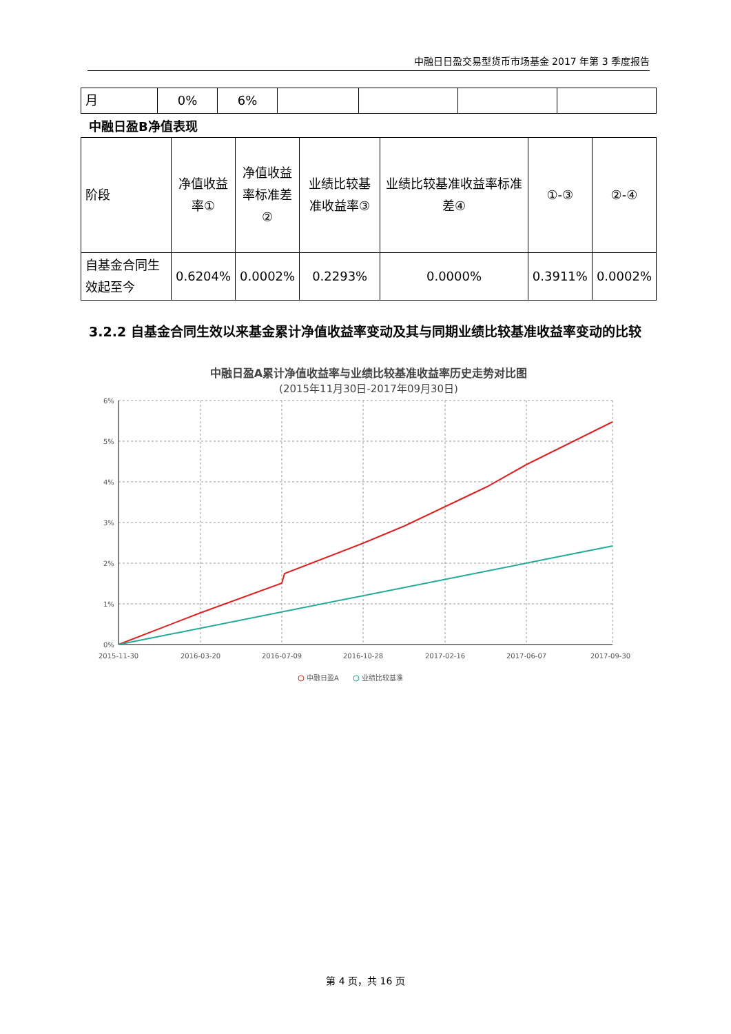中融日日盈交易型货币市场基金 2017 年第 3 季度报告
| 月 | 0% | 6% | | | | |
中融日盈B净值表现
| 阶段 | 净值收益率① | 净值收益率标准差② | 业绩比较基准收益率③ | 业绩比较基准收益率标准差④ | ①-③ | ②-④ |
| 自基金合同生效起至今 | 0.6204% | 0.0002% | 0.2293% | 0.0000% | 0.3911% | 0.0002% |
3.2.2 自基金合同生效以来基金累计净值收益率变动及其与同期业绩比较基准收益率变动的比较
中融日盈A累计净值收益率与业绩比较基准收益率历史走势对比图
(2015年11月30日-2017年09月30日)
6%
5%
4%
3%
2%
1%
0%
2015-11-30
2016-03-20
2016-07-09
2016-10-28
2017-02-16
2017-06-07
2017-09-30
中融日盈A
业绩比较基准
第 4 页，共 16 页